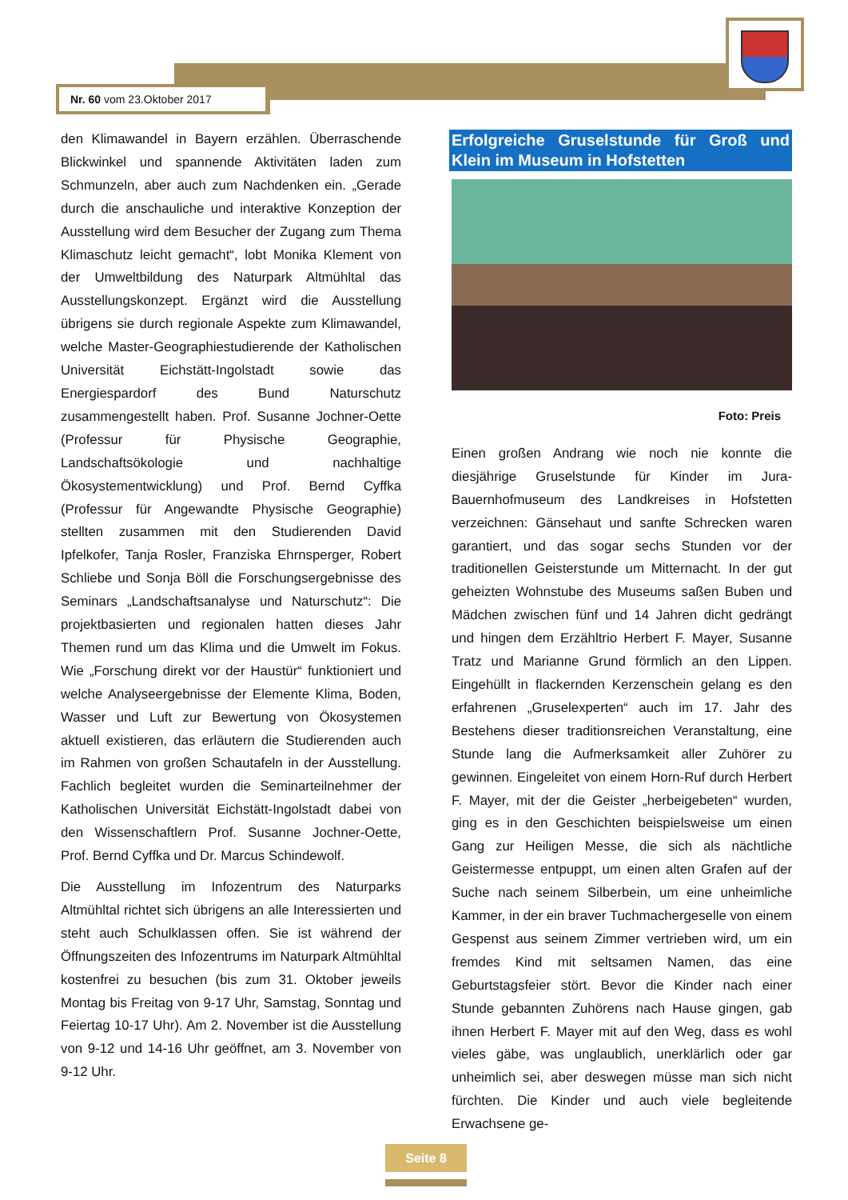Nr. 60 vom 23.Oktober 2017
den Klimawandel in Bayern erzählen. Überraschende Blickwinkel und spannende Aktivitäten laden zum Schmunzeln, aber auch zum Nachdenken ein. „Gerade durch die anschauliche und interaktive Konzeption der Ausstellung wird dem Besucher der Zugang zum Thema Klimaschutz leicht gemacht“, lobt Monika Klement von der Umweltbildung des Naturpark Altmühltal das Ausstellungskonzept. Ergänzt wird die Ausstellung übrigens sie durch regionale Aspekte zum Klimawandel, welche Master-Geographiestudierende der Katholischen Universität Eichstätt-Ingolstadt sowie das Energiespardorf des Bund Naturschutz zusammengestellt haben. Prof. Susanne Jochner-Oette (Professur für Physische Geographie, Landschaftsökologie und nachhaltige Ökosystementwicklung) und Prof. Bernd Cyffka (Professur für Angewandte Physische Geographie) stellten zusammen mit den Studierenden David Ipfelkofer, Tanja Rosler, Franziska Ehrnsperger, Robert Schliebe und Sonja Böll die Forschungsergebnisse des Seminars „Landschaftsanalyse und Naturschutz“: Die projektbasierten und regionalen hatten dieses Jahr Themen rund um das Klima und die Umwelt im Fokus. Wie „Forschung direkt vor der Haustür“ funktioniert und welche Analyseergebnisse der Elemente Klima, Boden, Wasser und Luft zur Bewertung von Ökosystemen aktuell existieren, das erläutern die Studierenden auch im Rahmen von großen Schautafeln in der Ausstellung. Fachlich begleitet wurden die Seminarteilnehmer der Katholischen Universität Eichstätt-Ingolstadt dabei von den Wissenschaftlern Prof. Susanne Jochner-Oette, Prof. Bernd Cyffka und Dr. Marcus Schindewolf.
Die Ausstellung im Infozentrum des Naturparks Altmühltal richtet sich übrigens an alle Interessierten und steht auch Schulklassen offen. Sie ist während der Öffnungszeiten des Infozentrums im Naturpark Altmühltal kostenfrei zu besuchen (bis zum 31. Oktober jeweils Montag bis Freitag von 9-17 Uhr, Samstag, Sonntag und Feiertag 10-17 Uhr). Am 2. November ist die Ausstellung von 9-12 und 14-16 Uhr geöffnet, am 3. November von 9-12 Uhr.
Erfolgreiche Gruselstunde für Groß und Klein im Museum in Hofstetten
Foto: Preis
Einen großen Andrang wie noch nie konnte die diesjährige Gruselstunde für Kinder im Jura-Bauernhofmuseum des Landkreises in Hofstetten verzeichnen: Gänsehaut und sanfte Schrecken waren garantiert, und das sogar sechs Stunden vor der traditionellen Geisterstunde um Mitternacht. In der gut geheizten Wohnstube des Museums saßen Buben und Mädchen zwischen fünf und 14 Jahren dicht gedrängt und hingen dem Erzähltrio Herbert F. Mayer, Susanne Tratz und Marianne Grund förmlich an den Lippen. Eingehüllt in flackernden Kerzenschein gelang es den erfahrenen „Gruselexperten“ auch im 17. Jahr des Bestehens dieser traditionsreichen Veranstaltung, eine Stunde lang die Aufmerksamkeit aller Zuhörer zu gewinnen. Eingeleitet von einem Horn-Ruf durch Herbert F. Mayer, mit der die Geister „herbeigebeten“ wurden, ging es in den Geschichten beispielsweise um einen Gang zur Heiligen Messe, die sich als nächtliche Geistermesse entpuppt, um einen alten Grafen auf der Suche nach seinem Silberbein, um eine unheimliche Kammer, in der ein braver Tuchmachergeselle von einem Gespenst aus seinem Zimmer vertrieben wird, um ein fremdes Kind mit seltsamen Namen, das eine Geburtstagsfeier stört. Bevor die Kinder nach einer Stunde gebannten Zuhörens nach Hause gingen, gab ihnen Herbert F. Mayer mit auf den Weg, dass es wohl vieles gäbe, was unglaublich, unerklärlich oder gar unheimlich sei, aber deswegen müsse man sich nicht fürchten. Die Kinder und auch viele begleitende Erwachsene ge-
Seite 8